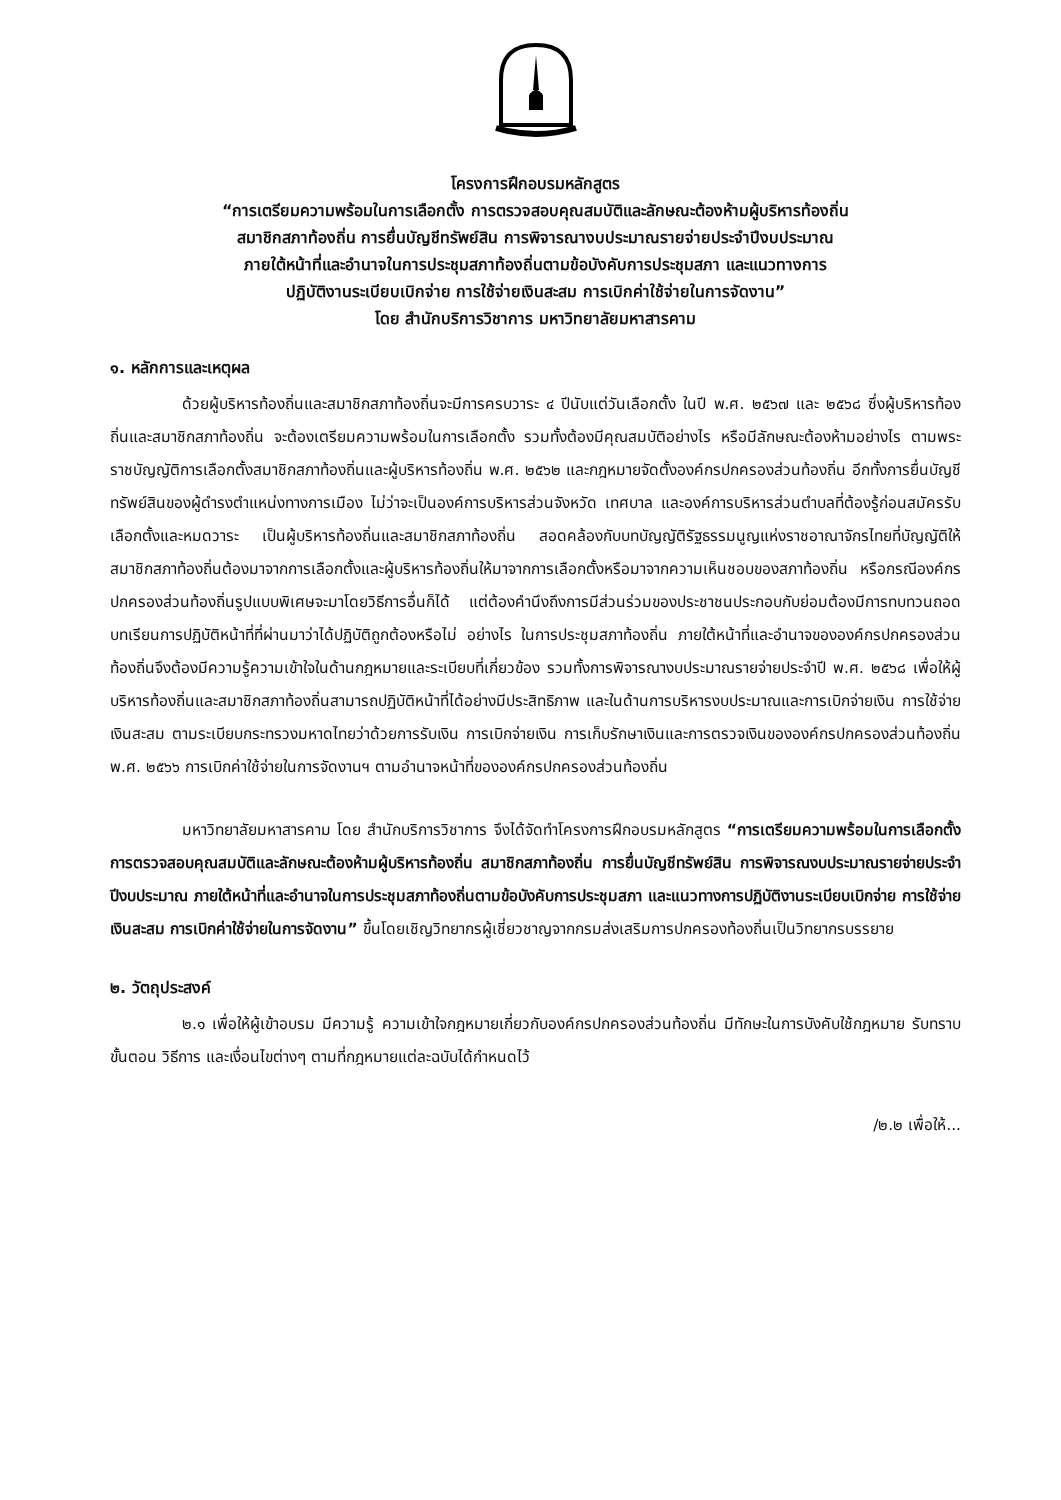โครงการฝึกอบรมหลักสูตร
“การเตรียมความพร้อมในการเลือกตั้ง การตรวจสอบคุณสมบัติและลักษณะต้องห้ามผู้บริหารท้องถิ่น
สมาชิกสภาท้องถิ่น การยื่นบัญชีทรัพย์สิน การพิจารณางบประมาณรายจ่ายประจำปีงบประมาณ
ภายใต้หน้าที่และอำนาจในการประชุมสภาท้องถิ่นตามข้อบังคับการประชุมสภา และแนวทางการ
ปฏิบัติงานระเบียบเบิกจ่าย การใช้จ่ายเงินสะสม การเบิกค่าใช้จ่ายในการจัดงาน”
โดย สำนักบริการวิชาการ มหาวิทยาลัยมหาสารคาม
๑. หลักการและเหตุผล
ด้วยผู้บริหารท้องถิ่นและสมาชิกสภาท้องถิ่นจะมีการครบวาระ ๔ ปีนับแต่วันเลือกตั้ง ในปี พ.ศ. ๒๕๖๗ และ ๒๕๖๘ ซึ่งผู้บริหารท้องถิ่นและสมาชิกสภาท้องถิ่น จะต้องเตรียมความพร้อมในการเลือกตั้ง รวมทั้งต้องมีคุณสมบัติอย่างไร หรือมีลักษณะต้องห้ามอย่างไร ตามพระราชบัญญัติการเลือกตั้งสมาชิกสภาท้องถิ่นและผู้บริหารท้องถิ่น พ.ศ. ๒๕๖๒ และกฎหมายจัดตั้งองค์กรปกครองส่วนท้องถิ่น อีกทั้งการยื่นบัญชีทรัพย์สินของผู้ดำรงตำแหน่งทางการเมือง ไม่ว่าจะเป็นองค์การบริหารส่วนจังหวัด เทศบาล และองค์การบริหารส่วนตำบลที่ต้องรู้ก่อนสมัครรับเลือกตั้งและหมดวาระ เป็นผู้บริหารท้องถิ่นและสมาชิกสภาท้องถิ่น สอดคล้องกับบทบัญญัติรัฐธรรมนูญแห่งราชอาณาจักรไทยที่บัญญัติให้สมาชิกสภาท้องถิ่นต้องมาจากการเลือกตั้งและผู้บริหารท้องถิ่นให้มาจากการเลือกตั้งหรือมาจากความเห็นชอบของสภาท้องถิ่น หรือกรณีองค์กรปกครองส่วนท้องถิ่นรูปแบบพิเศษจะมาโดยวิธีการอื่นก็ได้ แต่ต้องคำนึงถึงการมีส่วนร่วมของประชาชนประกอบกับย่อมต้องมีการทบทวนถอดบทเรียนการปฏิบัติหน้าที่ที่ผ่านมาว่าได้ปฏิบัติถูกต้องหรือไม่ อย่างไร ในการประชุมสภาท้องถิ่น ภายใต้หน้าที่และอำนาจขององค์กรปกครองส่วนท้องถิ่นจึงต้องมีความรู้ความเข้าใจในด้านกฎหมายและระเบียบที่เกี่ยวข้อง รวมทั้งการพิจารณางบประมาณรายจ่ายประจำปี พ.ศ. ๒๕๖๘ เพื่อให้ผู้บริหารท้องถิ่นและสมาชิกสภาท้องถิ่นสามารถปฏิบัติหน้าที่ได้อย่างมีประสิทธิภาพ และในด้านการบริหารงบประมาณและการเบิกจ่ายเงิน การใช้จ่ายเงินสะสม ตามระเบียบกระทรวงมหาดไทยว่าด้วยการรับเงิน การเบิกจ่ายเงิน การเก็บรักษาเงินและการตรวจเงินขององค์กรปกครองส่วนท้องถิ่น พ.ศ. ๒๕๖๖ การเบิกค่าใช้จ่ายในการจัดงานฯ ตามอำนาจหน้าที่ขององค์กรปกครองส่วนท้องถิ่น
มหาวิทยาลัยมหาสารคาม โดย สำนักบริการวิชาการ จึงได้จัดทำโครงการฝึกอบรมหลักสูตร “การเตรียมความพร้อมในการเลือกตั้ง การตรวจสอบคุณสมบัติและลักษณะต้องห้ามผู้บริหารท้องถิ่น สมาชิกสภาท้องถิ่น การยื่นบัญชีทรัพย์สิน การพิจารณงบประมาณรายจ่ายประจำปีงบประมาณ ภายใต้หน้าที่และอำนาจในการประชุมสภาท้องถิ่นตามข้อบังคับการประชุมสภา และแนวทางการปฏิบัติงานระเบียบเบิกจ่าย การใช้จ่ายเงินสะสม การเบิกค่าใช้จ่ายในการจัดงาน” ขึ้นโดยเชิญวิทยากรผู้เชี่ยวชาญจากกรมส่งเสริมการปกครองท้องถิ่นเป็นวิทยากรบรรยาย
๒. วัตถุประสงค์
๒.๑ เพื่อให้ผู้เข้าอบรม มีความรู้ ความเข้าใจกฎหมายเกี่ยวกับองค์กรปกครองส่วนท้องถิ่น มีทักษะในการบังคับใช้กฎหมาย รับทราบขั้นตอน วิธีการ และเงื่อนไขต่างๆ ตามที่กฎหมายแต่ละฉบับได้กำหนดไว้
/๒.๒ เพื่อให้...